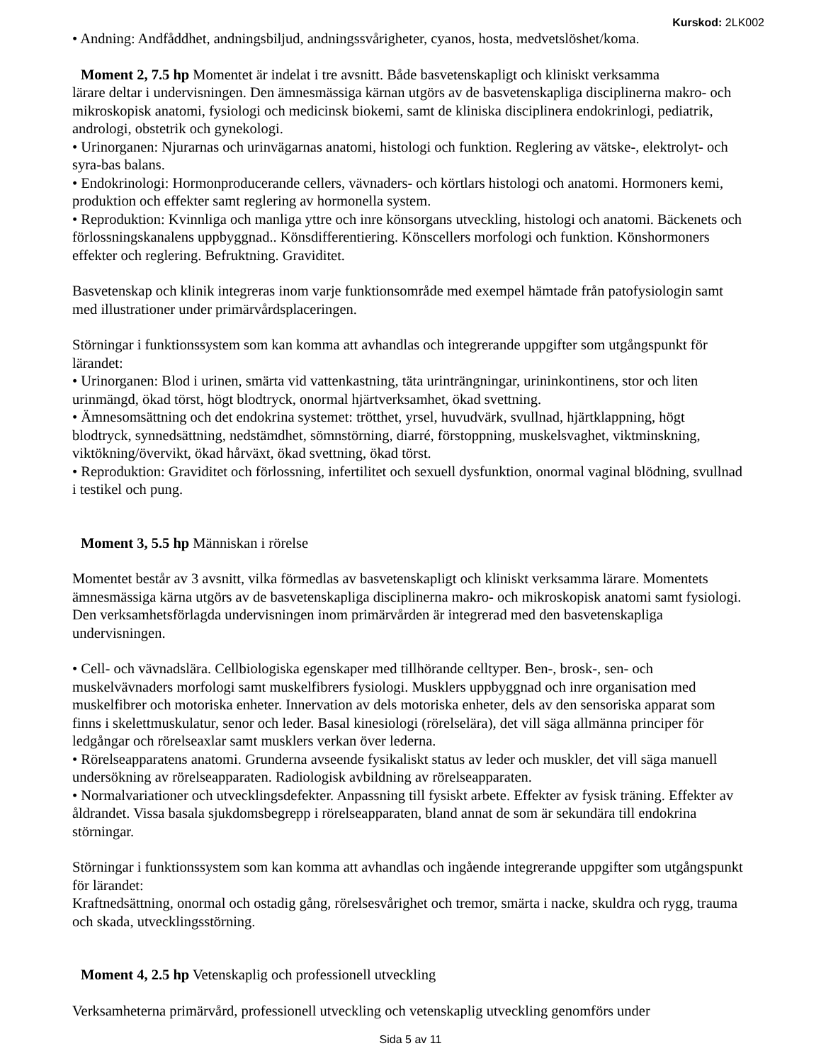Kurskod: 2LK002
• Andning: Andfåddhet, andningsbiljud, andningssvårigheter, cyanos, hosta, medvetslöshet/koma.
Moment 2, 7.5 hp Momentet är indelat i tre avsnitt. Både basvetenskapligt och kliniskt verksamma
lärare deltar i undervisningen. Den ämnesmässiga kärnan utgörs av de basvetenskapliga disciplinerna makro- och mikroskopisk anatomi, fysiologi och medicinsk biokemi, samt de kliniska disciplinera endokrinlogi, pediatrik, andrologi, obstetrik och gynekologi.
• Urinorganen: Njurarnas och urinvägarnas anatomi, histologi och funktion. Reglering av vätske-, elektrolyt- och syra-bas balans.
• Endokrinologi: Hormonproducerande cellers, vävnaders- och körtlars histologi och anatomi. Hormoners kemi, produktion och effekter samt reglering av hormonella system.
• Reproduktion: Kvinnliga och manliga yttre och inre könsorgans utveckling, histologi och anatomi. Bäckenets och förlossningskanalens uppbyggnad.. Könsdifferentiering. Könscellers morfologi och funktion. Könshormoners effekter och reglering. Befruktning. Graviditet.
Basvetenskap och klinik integreras inom varje funktionsområde med exempel hämtade från patofysiologin samt med illustrationer under primärvårdsplaceringen.
Störningar i funktionssystem som kan komma att avhandlas och integrerande uppgifter som utgångspunkt för lärandet:
• Urinorganen: Blod i urinen, smärta vid vattenkastning, täta urinträngningar, urininkontinens, stor och liten urinmängd, ökad törst, högt blodtryck, onormal hjärtverksamhet, ökad svettning.
• Ämnesomsättning och det endokrina systemet: trötthet, yrsel, huvudvärk, svullnad, hjärtklappning, högt blodtryck, synnedsättning, nedstämdhet, sömnstörning, diarré, förstoppning, muskelsvaghet, viktminskning, viktökning/övervikt, ökad hårväxt, ökad svettning, ökad törst.
• Reproduktion: Graviditet och förlossning, infertilitet och sexuell dysfunktion, onormal vaginal blödning, svullnad i testikel och pung.
Moment 3, 5.5 hp Människan i rörelse
Momentet består av 3 avsnitt, vilka förmedlas av basvetenskapligt och kliniskt verksamma lärare. Momentets ämnesmässiga kärna utgörs av de basvetenskapliga disciplinerna makro- och mikroskopisk anatomi samt fysiologi. Den verksamhetsförlagda undervisningen inom primärvården är integrerad med den basvetenskapliga undervisningen.
• Cell- och vävnadslära. Cellbiologiska egenskaper med tillhörande celltyper. Ben-, brosk-, sen- och muskelvävnaders morfologi samt muskelfibrers fysiologi. Musklers uppbyggnad och inre organisation med muskelfibrer och motoriska enheter. Innervation av dels motoriska enheter, dels av den sensoriska apparat som finns i skelettmuskulatur, senor och leder. Basal kinesiologi (rörelselära), det vill säga allmänna principer för ledgångar och rörelseaxlar samt musklers verkan över lederna.
• Rörelseapparatens anatomi. Grunderna avseende fysikaliskt status av leder och muskler, det vill säga manuell undersökning av rörelseapparaten. Radiologisk avbildning av rörelseapparaten.
• Normalvariationer och utvecklingsdefekter. Anpassning till fysiskt arbete. Effekter av fysisk träning. Effekter av åldrandet. Vissa basala sjukdomsbegrepp i rörelseapparaten, bland annat de som är sekundära till endokrina störningar.
Störningar i funktionssystem som kan komma att avhandlas och ingående integrerande uppgifter som utgångspunkt för lärandet:
Kraftnedsättning, onormal och ostadig gång, rörelsesvårighet och tremor, smärta i nacke, skuldra och rygg, trauma och skada, utvecklingsstörning.
Moment 4, 2.5 hp Vetenskaplig och professionell utveckling
Verksamheterna primärvård, professionell utveckling och vetenskaplig utveckling genomförs under
Sida 5 av 11